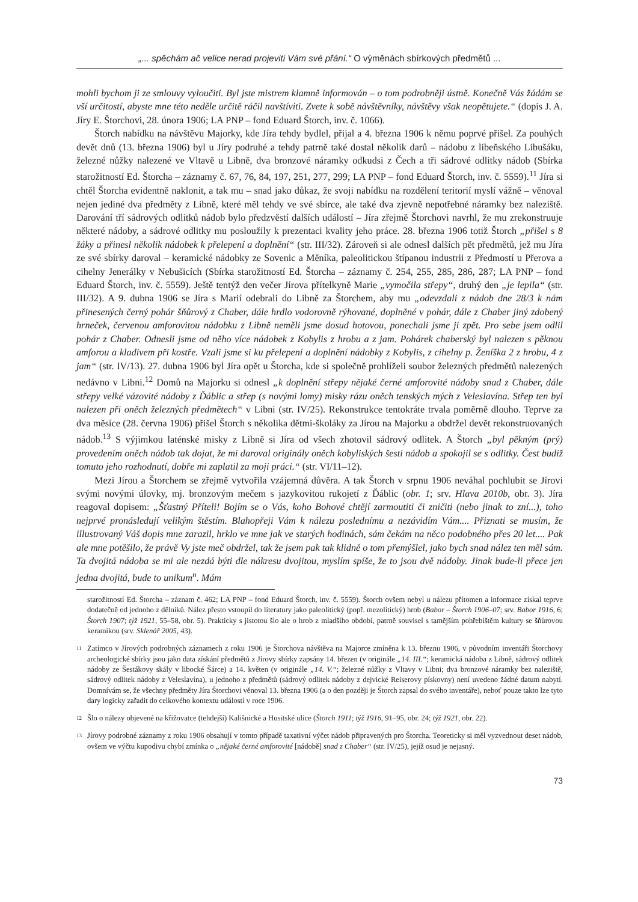„... spěchám ač velice nerad projeviti Vám své přání.“ O výměnách sbírkových předmětů ...
mohli bychom ji ze smlouvy vyloučiti. Byl jste mistrem klamně informován – o tom podrobněji ústně. Konečně Vás žádám se vší určitostí, abyste mne této neděle určitě ráčil navštíviti. Zvete k sobě návštěvníky, návštěvy však neopětujete.“ (dopis J. A. Jíry E. Štorchovi, 28. února 1906; LA PNP – fond Eduard Štorch, inv. č. 1066).
Štorch nabídku na návštěvu Majorky, kde Jíra tehdy bydlel, přijal a 4. března 1906 k němu poprvé přišel. Za pouhých devět dnů (13. března 1906) byl u Jíry podruhé a tehdy patrně také dostal několik darů – nádobu z libeňského Libušáku, železné nůžky nalezené ve Vltavě u Libně, dva bronzové náramky odkudsi z Čech a tři sádrové odlitky nádob (Sbírka starožitností Ed. Štorcha – záznamy č. 67, 76, 84, 197, 251, 277, 299; LA PNP – fond Eduard Štorch, inv. č. 5559).<sup>11</sup> Jíra si chtěl Štorcha evidentně naklonit, a tak mu – snad jako důkaz, že svoji nabídku na rozdělení teritorií myslí vážně – věnoval nejen jediné dva předměty z Libně, které měl tehdy ve své sbírce, ale také dva zjevně nepotřebné náramky bez naleziště. Darování tří sádrových odlitků nádob bylo předzvěstí dalších událostí – Jíra zřejmě Štorchovi navrhl, že mu zrekonstruuje některé nádoby, a sádrové odlitky mu posloužily k prezentaci kvality jeho práce. 28. března 1906 totiž Štorch „přišel s 8 žáky a přinesl několik nádobek k přelepení a doplnění“ (str. III/32). Zároveň si ale odnesl dalších pět předmětů, jež mu Jíra ze své sbírky daroval – keramické nádobky ze Sovenic a Měníka, paleolitickou štípanou industrii z Předmostí u Přerova a cihelny Jenerálky v Nebušicích (Sbírka starožitností Ed. Štorcha – záznamy č. 254, 255, 285, 286, 287; LA PNP – fond Eduard Štorch, inv. č. 5559). Ještě tentýž den večer Jírova přítelkyně Marie „vymočila střepy“, druhý den „je lepila“ (str. III/32). A 9. dubna 1906 se Jíra s Marií odebrali do Libně za Štorchem, aby mu „odevzdali z nádob dne 28/3 k nám přinesených černý pohár šňůrový z Chaber, dále hrdlo vodorovně rýhované, doplněné v pohár, dále z Chaber jiný zdobený hrneček, červenou amforovitou nádobku z Libně neměli jsme dosud hotovou, ponechali jsme ji zpět. Pro sebe jsem odlil pohár z Chaber. Odnesli jsme od něho více nádobek z Kobylis z hrobu a z jam. Pohárek chaberský byl nalezen s pěknou amforou a kladivem při kostře. Vzali jsme si ku přelepení a doplnění nádobky z Kobylis, z cihelny p. Ženíška 2 z hrobu, 4 z jam“ (str. IV/13). 27. dubna 1906 byl Jíra opět u Štorcha, kde si společně prohlíželi soubor železných předmětů nalezených nedávno v Libni.<sup>12</sup> Domů na Majorku si odnesl „k doplnění střepy nějaké černé amforovité nádoby snad z Chaber, dále střepy velké vázovité nádoby z Ďáblic a střep (s novými lomy) misky rázu oněch tenských mých z Veleslavína. Střep ten byl nalezen při oněch železných předmětech“ v Libni (str. IV/25). Rekonstrukce tentokráte trvala poměrně dlouho. Teprve za dva měsíce (28. června 1906) přišel Štorch s několika dětmi-školáky za Jírou na Majorku a obdržel devět rekonstruovaných nádob.<sup>13</sup> S výjimkou laténské misky z Libně si Jíra od všech zhotovil sádrový odlitek. A Štorch „byl pěkným (prý) provedením oněch nádob tak dojat, že mi daroval originály oněch kobyliských šesti nádob a spokojil se s odlitky. Čest budiž tomuto jeho rozhodnutí, dobře mi zaplatil za moji práci.“ (str. VI/11–12).
Mezi Jírou a Štorchem se zřejmě vytvořila vzájemná důvěra. A tak Štorch v srpnu 1906 neváhal pochlubit se Jírovi svými novými úlovky, mj. bronzovým mečem s jazykovitou rukojetí z Ďáblic (obr. 1; srv. Hlava 2010b, obr. 3). Jíra reagoval dopisem: „Šťastný Příteli! Bojím se o Vás, koho Bohové chtějí zarmoutiti či zničiti (nebo jinak to zní...), toho nejprvé pronásledují velikým štěstím. Blahopřeji Vám k nálezu poslednímu a nezávidím Vám.... Přiznati se musím, že illustrovaný Váš dopis mne zarazil, hrklo ve mne jak ve starých hodinách, sám čekám na něco podobného přes 20 let.... Pak ale mne potěšilo, že právě Vy jste meč obdržel, tak že jsem pak tak klidně o tom přemýšlel, jako bych snad nález ten měl sám. Ta dvojitá nádoba se mi ale nezdá býti dle nákresu dvojitou, myslím spíše, že to jsou dvě nádoby. Jinak bude-li přece jen jedna dvojitá, bude to unikum<sup>n</sup>. Mám
starožitností Ed. Štorcha – záznam č. 462; LA PNP – fond Eduard Štorch, inv. č. 5559). Štorch ovšem nebyl u nálezu přítomen a informace získal teprve dodatečně od jednoho z dělníků. Nález přesto vstoupil do literatury jako paleolitický (popř. mezolitický) hrob (Babor – Štorch 1906–07; srv. Babor 1916, 6; Štorch 1907; týž 1921, 55–58, obr. 5). Prakticky s jistotou šlo ale o hrob z mladšího období, patrně souvisel s tamějším pohřebištěm kultury se šňůrovou keramikou (srv. Sklenář 2005, 43).
<sup>11</sup> Zatímco v Jírových podrobných záznamech z roku 1906 je Štorchova návštěva na Majorce zmíněna k 13. březnu 1906, v původním inventáři Štorchovy archeologické sbírky jsou jako data získání předmětů z Jírovy sbírky zapsány 14. březen (v originále „14. III.“; keramická nádoba z Libně, sádrový odlitek nádoby ze Šestákovy skály v libocké Šárce) a 14. květen (v originále „14. V.“; železné nůžky z Vltavy v Libni; dva bronzové náramky bez naleziště, sádrový odlitek nádoby z Veleslavína), u jednoho z předmětů (sádrový odlitek nádoby z dejvické Reiserovy pískovny) není uvedeno žádné datum nabytí. Domnívám se, že všechny předměty Jíra Štorchovi věnoval 13. března 1906 (a o den později je Štorch zapsal do svého inventáře), neboť pouze takto lze tyto dary logicky zařadit do celkového kontextu událostí v roce 1906.
<sup>12</sup> Šlo o nálezy objevené na křižovatce (tehdejší) Kališnické a Husitské ulice (Štorch 1911; týž 1916, 91–95, obr. 24; týž 1921, obr. 22).
<sup>13</sup> Jírovy podrobné záznamy z roku 1906 obsahují v tomto případě taxativní výčet nádob připravených pro Štorcha. Teoreticky si měl vyzvednout deset nádob, ovšem ve výčtu kupodivu chybí zmínka o „nějaké černé amforovité [nádobě] snad z Chaber“ (str. IV/25), jejíž osud je nejasný.
73